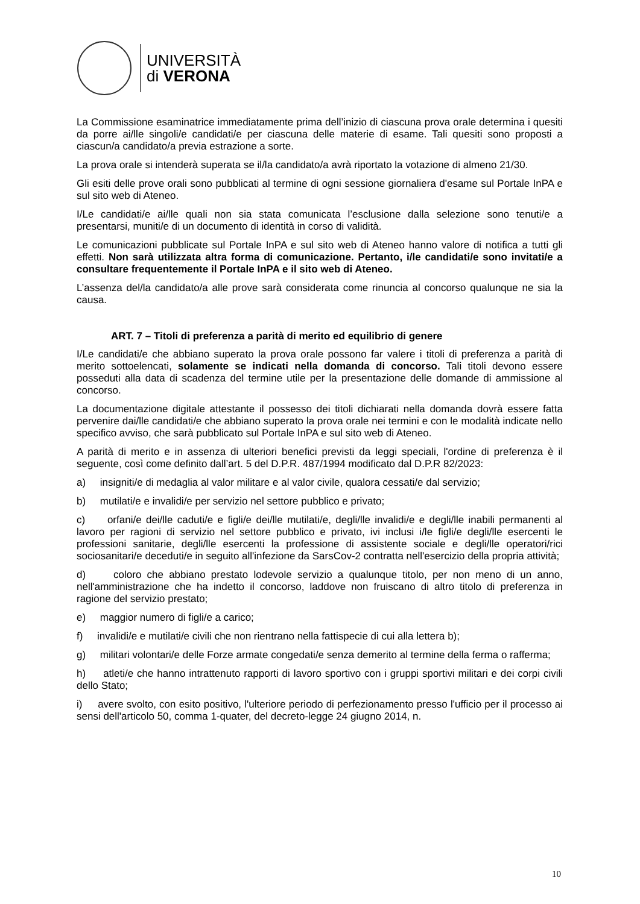UNIVERSITÀ
di VERONA
La Commissione esaminatrice immediatamente prima dell’inizio di ciascuna prova orale determina i quesiti da porre ai/lle singoli/e candidati/e per ciascuna delle materie di esame. Tali quesiti sono proposti a ciascun/a candidato/a previa estrazione a sorte.
La prova orale si intenderà superata se il/la candidato/a avrà riportato la votazione di almeno 21/30.
Gli esiti delle prove orali sono pubblicati al termine di ogni sessione giornaliera d'esame sul Portale InPA e sul sito web di Ateneo.
I/Le candidati/e ai/lle quali non sia stata comunicata l’esclusione dalla selezione sono tenuti/e a presentarsi, muniti/e di un documento di identità in corso di validità.
Le comunicazioni pubblicate sul Portale InPA e sul sito web di Ateneo hanno valore di notifica a tutti gli effetti. Non sarà utilizzata altra forma di comunicazione. Pertanto, i/le candidati/e sono invitati/e a consultare frequentemente il Portale InPA e il sito web di Ateneo.
L’assenza del/la candidato/a alle prove sarà considerata come rinuncia al concorso qualunque ne sia la causa.
ART. 7 – Titoli di preferenza a parità di merito ed equilibrio di genere
I/Le candidati/e che abbiano superato la prova orale possono far valere i titoli di preferenza a parità di merito sottoelencati, solamente se indicati nella domanda di concorso. Tali titoli devono essere posseduti alla data di scadenza del termine utile per la presentazione delle domande di ammissione al concorso.
La documentazione digitale attestante il possesso dei titoli dichiarati nella domanda dovrà essere fatta pervenire dai/lle candidati/e che abbiano superato la prova orale nei termini e con le modalità indicate nello specifico avviso, che sarà pubblicato sul Portale InPA e sul sito web di Ateneo.
A parità di merito e in assenza di ulteriori benefici previsti da leggi speciali, l'ordine di preferenza è il seguente, così come definito dall’art. 5 del D.P.R. 487/1994 modificato dal D.P.R 82/2023:
a) insigniti/e di medaglia al valor militare e al valor civile, qualora cessati/e dal servizio;
b) mutilati/e e invalidi/e per servizio nel settore pubblico e privato;
c) orfani/e dei/lle caduti/e e figli/e dei/lle mutilati/e, degli/lle invalidi/e e degli/lle inabili permanenti al lavoro per ragioni di servizio nel settore pubblico e privato, ivi inclusi i/le figli/e degli/lle esercenti le professioni sanitarie, degli/lle esercenti la professione di assistente sociale e degli/lle operatori/rici sociosanitari/e deceduti/e in seguito all'infezione da SarsCov-2 contratta nell'esercizio della propria attività;
d) coloro che abbiano prestato lodevole servizio a qualunque titolo, per non meno di un anno, nell'amministrazione che ha indetto il concorso, laddove non fruiscano di altro titolo di preferenza in ragione del servizio prestato;
e) maggior numero di figli/e a carico;
f) invalidi/e e mutilati/e civili che non rientrano nella fattispecie di cui alla lettera b);
g) militari volontari/e delle Forze armate congedati/e senza demerito al termine della ferma o rafferma;
h) atleti/e che hanno intrattenuto rapporti di lavoro sportivo con i gruppi sportivi militari e dei corpi civili dello Stato;
i) avere svolto, con esito positivo, l'ulteriore periodo di perfezionamento presso l'ufficio per il processo ai sensi dell'articolo 50, comma 1-quater, del decreto-legge 24 giugno 2014, n.
10